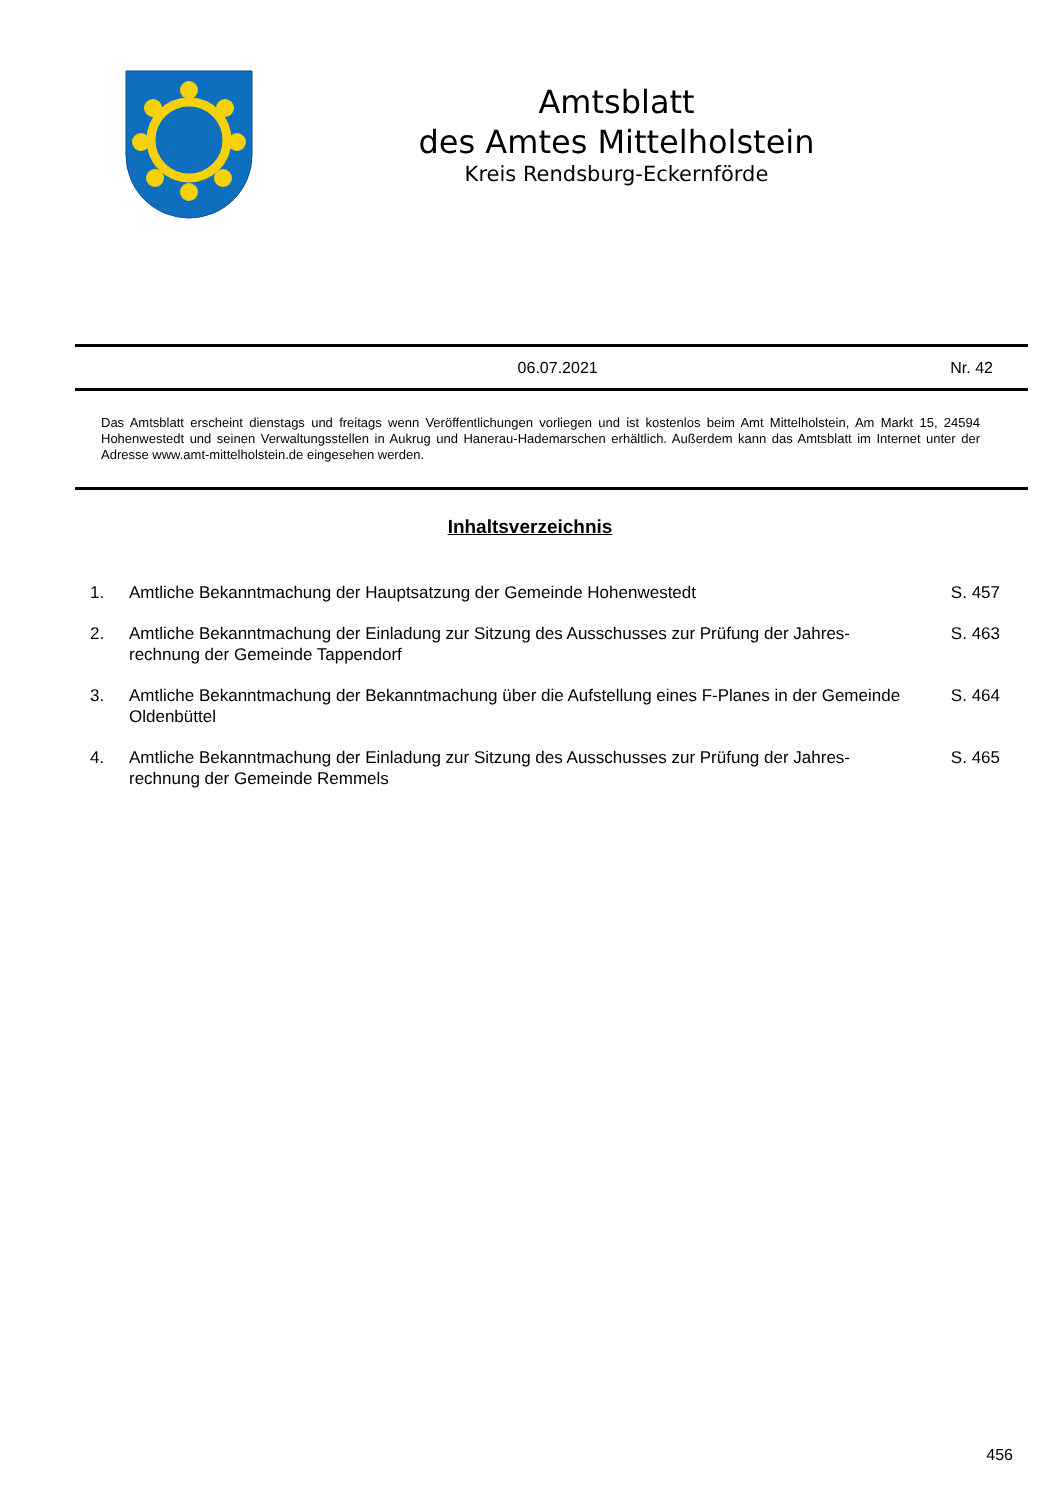Amtsblatt
des Amtes Mittelholstein
Kreis Rendsburg-Eckernförde
06.07.2021 Nr. 42
Das Amtsblatt erscheint dienstags und freitags wenn Veröffentlichungen vorliegen und ist kostenlos beim Amt Mittelholstein, Am Markt 15, 24594 Hohenwestedt und seinen Verwaltungsstellen in Aukrug und Hanerau-Hademarschen erhältlich. Außerdem kann das Amtsblatt im Internet unter der Adresse www.amt-mittelholstein.de eingesehen werden.
Inhaltsverzeichnis
1. Amtliche Bekanntmachung der Hauptsatzung der Gemeinde Hohenwestedt S. 457
2. Amtliche Bekanntmachung der Einladung zur Sitzung des Ausschusses zur Prüfung der Jahres-
rechnung der Gemeinde Tappendorf S. 463
3. Amtliche Bekanntmachung der Bekanntmachung über die Aufstellung eines F-Planes in der Gemeinde Oldenbüttel S. 464
4. Amtliche Bekanntmachung der Einladung zur Sitzung des Ausschusses zur Prüfung der Jahres-
rechnung der Gemeinde Remmels S. 465
456